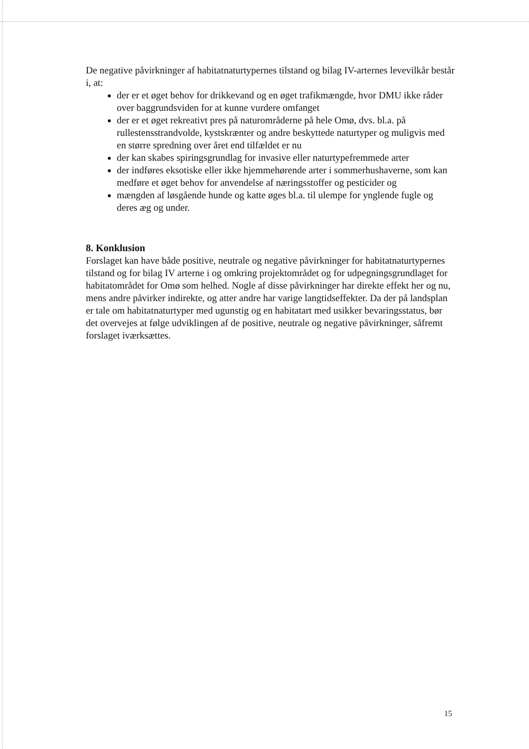De negative påvirkninger af habitatnaturtypernes tilstand og bilag IV-arternes levevilkår består i, at:
der er et øget behov for drikkevand og en øget trafikmængde, hvor DMU ikke råder over baggrundsviden for at kunne vurdere omfanget
der er et øget rekreativt pres på naturområderne på hele Omø, dvs. bl.a. på rullestensstrandvolde, kystskrænter og andre beskyttede naturtyper og muligvis med en større spredning over året end tilfældet er nu
der kan skabes spiringsgrundlag for invasive eller naturtypefremmede arter
der indføres eksotiske eller ikke hjemmehørende arter i sommerhushaverne, som kan medføre et øget behov for anvendelse af næringsstoffer og pesticider og
mængden af løsgående hunde og katte øges bl.a. til ulempe for ynglende fugle og deres æg og under.
8. Konklusion
Forslaget kan have både positive, neutrale og negative påvirkninger for habitatnaturtypernes tilstand og for bilag IV arterne i og omkring projektområdet og for udpegningsgrundlaget for habitatområdet for Omø som helhed. Nogle af disse påvirkninger har direkte effekt her og nu, mens andre påvirker indirekte, og atter andre har varige langtidseffekter. Da der på landsplan er tale om habitatnaturtyper med ugunstig og en habitatart med usikker bevaringsstatus, bør det overvejes at følge udviklingen af de positive, neutrale og negative påvirkninger, såfremt forslaget iværksættes.
15